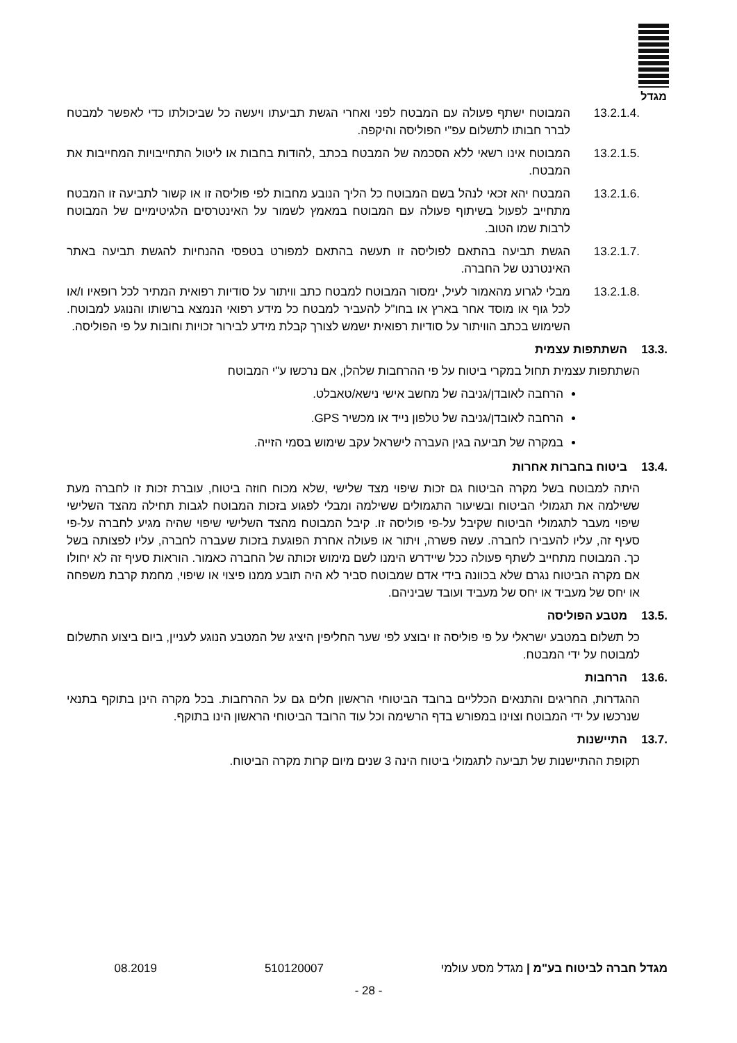מגדל
13.2.1.4. המבוטח ישתף פעולה עם המבטח לפני ואחרי הגשת תביעתו ויעשה כל שביכולתו כדי לאפשר למבטח לברר חבותו לתשלום עפ"י הפוליסה והיקפה.
13.2.1.5. המבוטח אינו רשאי ללא הסכמה של המבטח בכתב ,להודות בחבות או ליטול התחייבויות המחייבות את המבטח.
13.2.1.6. המבטח יהא זכאי לנהל בשם המבוטח כל הליך הנובע מחבות לפי פוליסה זו או קשור לתביעה זו המבטח מתחייב לפעול בשיתוף פעולה עם המבוטח במאמץ לשמור על האינטרסים הלגיטימיים של המבוטח לרבות שמו הטוב.
13.2.1.7. הגשת תביעה בהתאם לפוליסה זו תעשה בהתאם למפורט בטפסי ההנחיות להגשת תביעה באתר האינטרנט של החברה.
13.2.1.8. מבלי לגרוע מהאמור לעיל, ימסור המבוטח למבטח כתב וויתור על סודיות רפואית המתיר לכל רופאיו ו/או לכל גוף או מוסד אחר בארץ או בחו"ל להעביר למבטח כל מידע רפואי הנמצא ברשותו והנוגע למבוטח. השימוש בכתב הוויתור על סודיות רפואית ישמש לצורך קבלת מידע לבירור זכויות וחובות על פי הפוליסה.
13.3. השתתפות עצמית
השתתפות עצמית תחול במקרי ביטוח על פי ההרחבות שלהלן, אם נרכשו ע"י המבוטח
הרחבה לאובדן/גניבה של מחשב אישי נישא/טאבלט.
הרחבה לאובדן/גניבה של טלפון נייד או מכשיר GPS.
במקרה של תביעה בגין העברה לישראל עקב שימוש בסמי הזייה.
13.4. ביטוח בחברות אחרות
היתה למבוטח בשל מקרה הביטוח גם זכות שיפוי מצד שלישי ,שלא מכוח חוזה ביטוח, עוברת זכות זו לחברה מעת ששילמה את תגמולי הביטוח ובשיעור התגמולים ששילמה ומבלי לפגוע בזכות המבוטח לגבות תחילה מהצד השלישי שיפוי מעבר לתגמולי הביטוח שקיבל על-פי פוליסה זו. קיבל המבוטח מהצד השלישי שיפוי שהיה מגיע לחברה על-פי סעיף זה, עליו להעבירו לחברה. עשה פשרה, ויתור או פעולה אחרת הפוגעת בזכות שעברה לחברה, עליו לפצותה בשל כך. המבוטח מתחייב לשתף פעולה ככל שיידרש הימנו לשם מימוש זכותה של החברה כאמור. הוראות סעיף זה לא יחולו אם מקרה הביטוח נגרם שלא בכוונה בידי אדם שמבוטח סביר לא היה תובע ממנו פיצוי או שיפוי, מחמת קרבת משפחה או יחס של מעביד או יחס של מעביד ועובד שביניהם.
13.5. מטבע הפוליסה
כל תשלום במטבע ישראלי על פי פוליסה זו יבוצע לפי שער החליפין היציג של המטבע הנוגע לעניין, ביום ביצוע התשלום למבוטח על ידי המבטח.
13.6. הרחבות
ההגדרות, החריגים והתנאים הכלליים ברובד הביטוחי הראשון חלים גם על ההרחבות. בכל מקרה הינן בתוקף בתנאי שנרכשו על ידי המבוטח וצוינו במפורש בדף הרשימה וכל עוד הרובד הביטוחי הראשון הינו בתוקף.
13.7. התיישנות
תקופת ההתיישנות של תביעה לתגמולי ביטוח הינה 3 שנים מיום קרות מקרה הביטוח.
מגדל חברה לביטוח בע"מ | מגדל מסע עולמי 510120007 08.2019
- 28 -